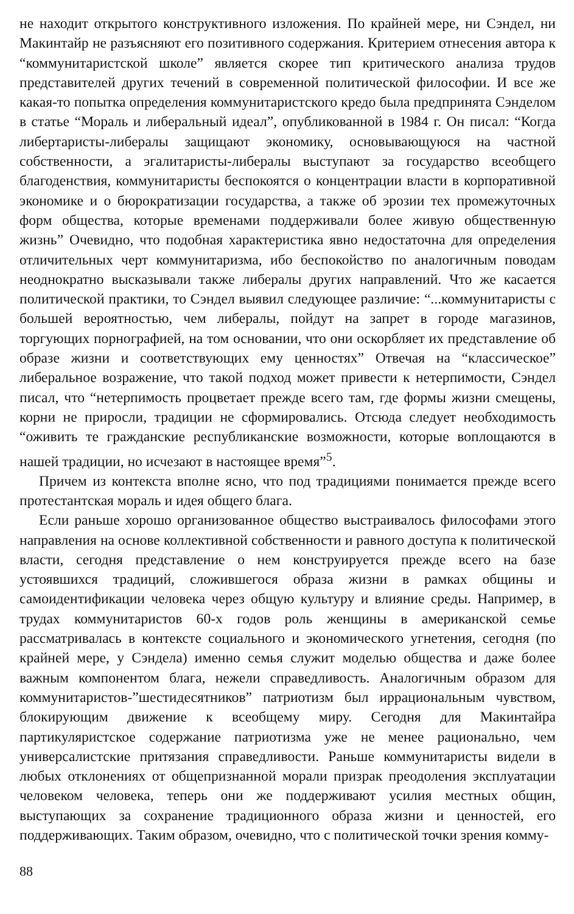не находит открытого конструктивного изложения. По крайней мере, ни Сэндел, ни Макинтайр не разъясняют его позитивного содержания. Критерием отнесения автора к “коммунитаристской школе” является скорее тип критического анализа трудов представителей других течений в современной политической философии. И все же какая-то попытка определения коммунитаристского кредо была предпринята Сэнделом в статье “Мораль и либеральный идеал”, опубликованной в 1984 г. Он писал: “Когда либертаристы-либералы защищают экономику, основывающуюся на частной собственности, а эгалитаристы-либералы выступают за государство всеобщего благоденствия, коммунитаристы беспокоятся о концентрации власти в корпоративной экономике и о бюрократизации государства, а также об эрозии тех промежуточных форм общества, которые временами поддерживали более живую общественную жизнь” Очевидно, что подобная характеристика явно недостаточна для определения отличительных черт коммунитаризма, ибо беспокойство по аналогичным поводам неоднократно высказывали также либералы других направлений. Что же касается политической практики, то Сэндел выявил следующее различие: “...коммунитаристы с большей вероятностью, чем либералы, пойдут на запрет в городе магазинов, торгующих порнографией, на том основании, что они оскорбляет их представление об образе жизни и соответствующих ему ценностях” Отвечая на “классическое” либеральное возражение, что такой подход может привести к нетерпимости, Сэндел писал, что “нетерпимость процветает прежде всего там, где формы жизни смещены, корни не приросли, традиции не сформировались. Отсюда следует необходимость “оживить те гражданские республиканские возможности, которые воплощаются в нашей традиции, но исчезают в настоящее время”<sup>5</sup>.
Причем из контекста вполне ясно, что под традициями понимается прежде всего протестантская мораль и идея общего блага.
Если раньше хорошо организованное общество выстраивалось философами этого направления на основе коллективной собственности и равного доступа к политической власти, сегодня представление о нем конструируется прежде всего на базе устоявшихся традиций, сложившегося образа жизни в рамках общины и самоидентификации человека через общую культуру и влияние среды. Например, в трудах коммунитаристов 60-х годов роль женщины в американской семье рассматривалась в контексте социального и экономического угнетения, сегодня (по крайней мере, у Сэндела) именно семья служит моделью общества и даже более важным компонентом блага, нежели справедливость. Аналогичным образом для коммунитаристов-”шестидесятников” патриотизм был иррациональным чувством, блокирующим движение к всеобщему миру. Сегодня для Макинтайра партикуляристское содержание патриотизма уже не менее рационально, чем универсалистские притязания справедливости. Раньше коммунитаристы видели в любых отклонениях от общепризнанной морали призрак преодоления эксплуатации человеком человека, теперь они же поддерживают усилия местных общин, выступающих за сохранение традиционного образа жизни и ценностей, его поддерживающих. Таким образом, очевидно, что с политической точки зрения комму-
88